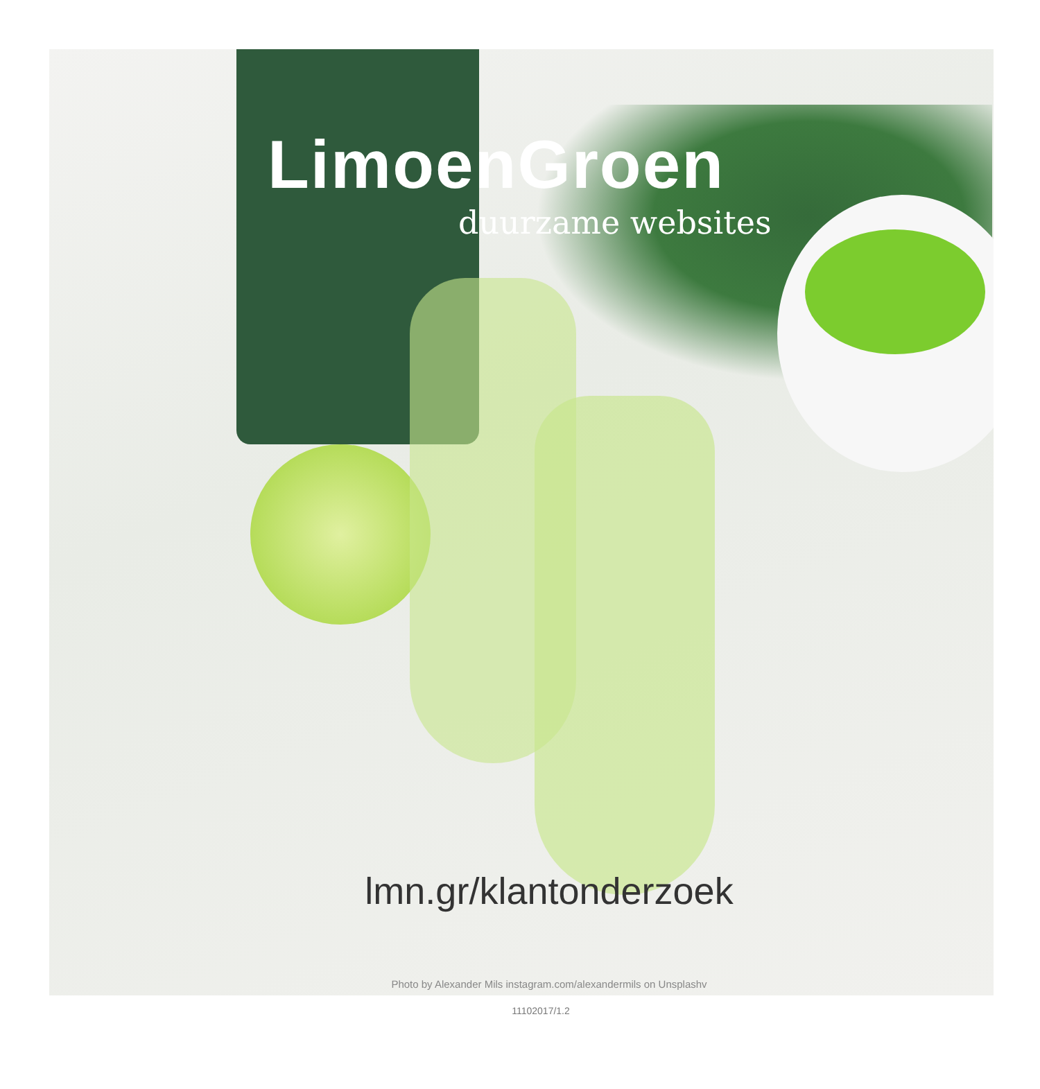LimoenGroen
duurzame websites
lmn.gr/klantonderzoek
Photo by Alexander Mils instagram.com/alexandermils on Unsplashv
11102017/1.2